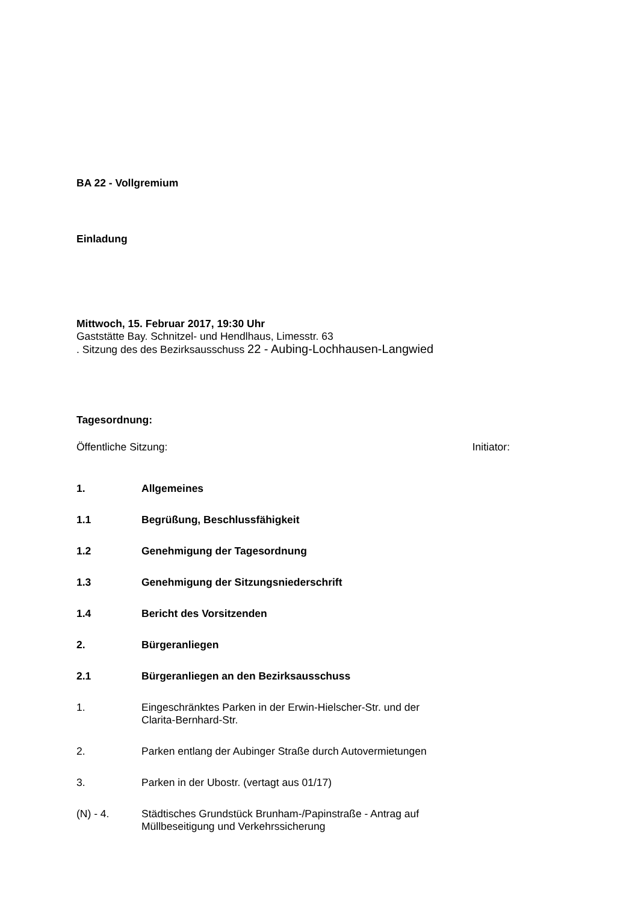BA 22 - Vollgremium
Einladung
Mittwoch, 15. Februar 2017, 19:30 Uhr
Gaststätte Bay. Schnitzel- und Hendlhaus, Limesstr. 63
. Sitzung des des Bezirksausschuss 22 - Aubing-Lochhausen-Langwied
Tagesordnung:
Öffentliche Sitzung: Initiator:
1. Allgemeines
1.1 Begrüßung, Beschlussfähigkeit
1.2 Genehmigung der Tagesordnung
1.3 Genehmigung der Sitzungsniederschrift
1.4 Bericht des Vorsitzenden
2. Bürgeranliegen
2.1 Bürgeranliegen an den Bezirksausschuss
1. Eingeschränktes Parken in der Erwin-Hielscher-Str. und der
Clarita-Bernhard-Str.
2. Parken entlang der Aubinger Straße durch Autovermietungen
3. Parken in der Ubostr. (vertagt aus 01/17)
(N) - 4. Städtisches Grundstück Brunham-/Papinstraße - Antrag auf
Müllbeseitigung und Verkehrssicherung